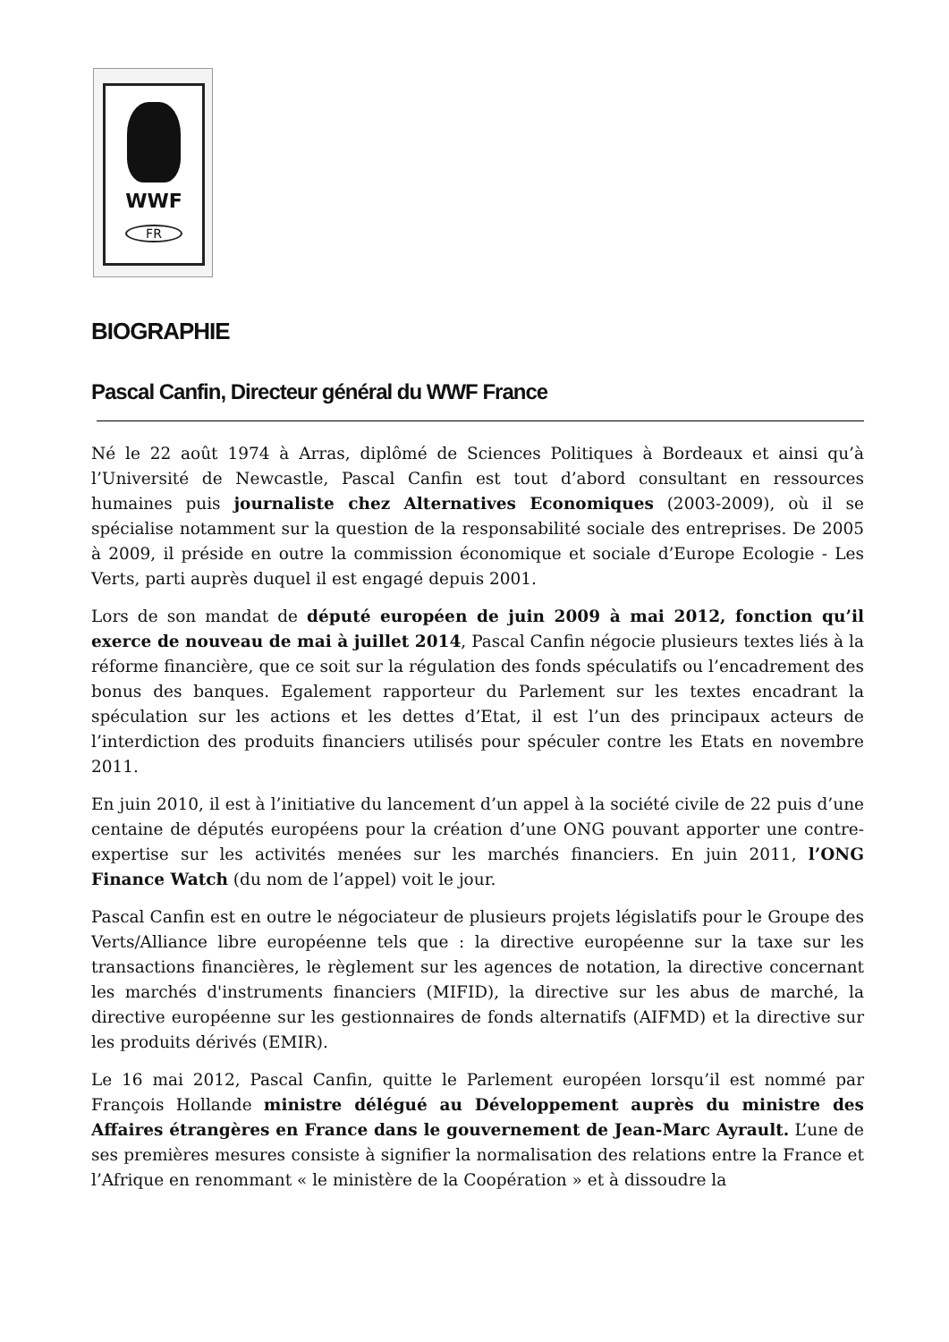WWF
FR
BIOGRAPHIE
Pascal Canfin, Directeur général du WWF France
Né le 22 août 1974 à Arras, diplômé de Sciences Politiques à Bordeaux et ainsi qu’à l’Université de Newcastle, Pascal Canfin est tout d’abord consultant en ressources humaines puis journaliste chez Alternatives Economiques (2003-2009), où il se spécialise notamment sur la question de la responsabilité sociale des entreprises. De 2005 à 2009, il préside en outre la commission économique et sociale d’Europe Ecologie - Les Verts, parti auprès duquel il est engagé depuis 2001.
Lors de son mandat de député européen de juin 2009 à mai 2012, fonction qu’il exerce de nouveau de mai à juillet 2014, Pascal Canfin négocie plusieurs textes liés à la réforme financière, que ce soit sur la régulation des fonds spéculatifs ou l’encadrement des bonus des banques. Egalement rapporteur du Parlement sur les textes encadrant la spéculation sur les actions et les dettes d’Etat, il est l’un des principaux acteurs de l’interdiction des produits financiers utilisés pour spéculer contre les Etats en novembre 2011.
En juin 2010, il est à l’initiative du lancement d’un appel à la société civile de 22 puis d’une centaine de députés européens pour la création d’une ONG pouvant apporter une contre-expertise sur les activités menées sur les marchés financiers. En juin 2011, l’ONG Finance Watch (du nom de l’appel) voit le jour.
Pascal Canfin est en outre le négociateur de plusieurs projets législatifs pour le Groupe des Verts/Alliance libre européenne tels que : la directive européenne sur la taxe sur les transactions financières, le règlement sur les agences de notation, la directive concernant les marchés d'instruments financiers (MIFID), la directive sur les abus de marché, la directive européenne sur les gestionnaires de fonds alternatifs (AIFMD) et la directive sur les produits dérivés (EMIR).
Le 16 mai 2012, Pascal Canfin, quitte le Parlement européen lorsqu’il est nommé par François Hollande ministre délégué au Développement auprès du ministre des Affaires étrangères en France dans le gouvernement de Jean-Marc Ayrault. L’une de ses premières mesures consiste à signifier la normalisation des relations entre la France et l’Afrique en renommant « le ministère de la Coopération » et à dissoudre la